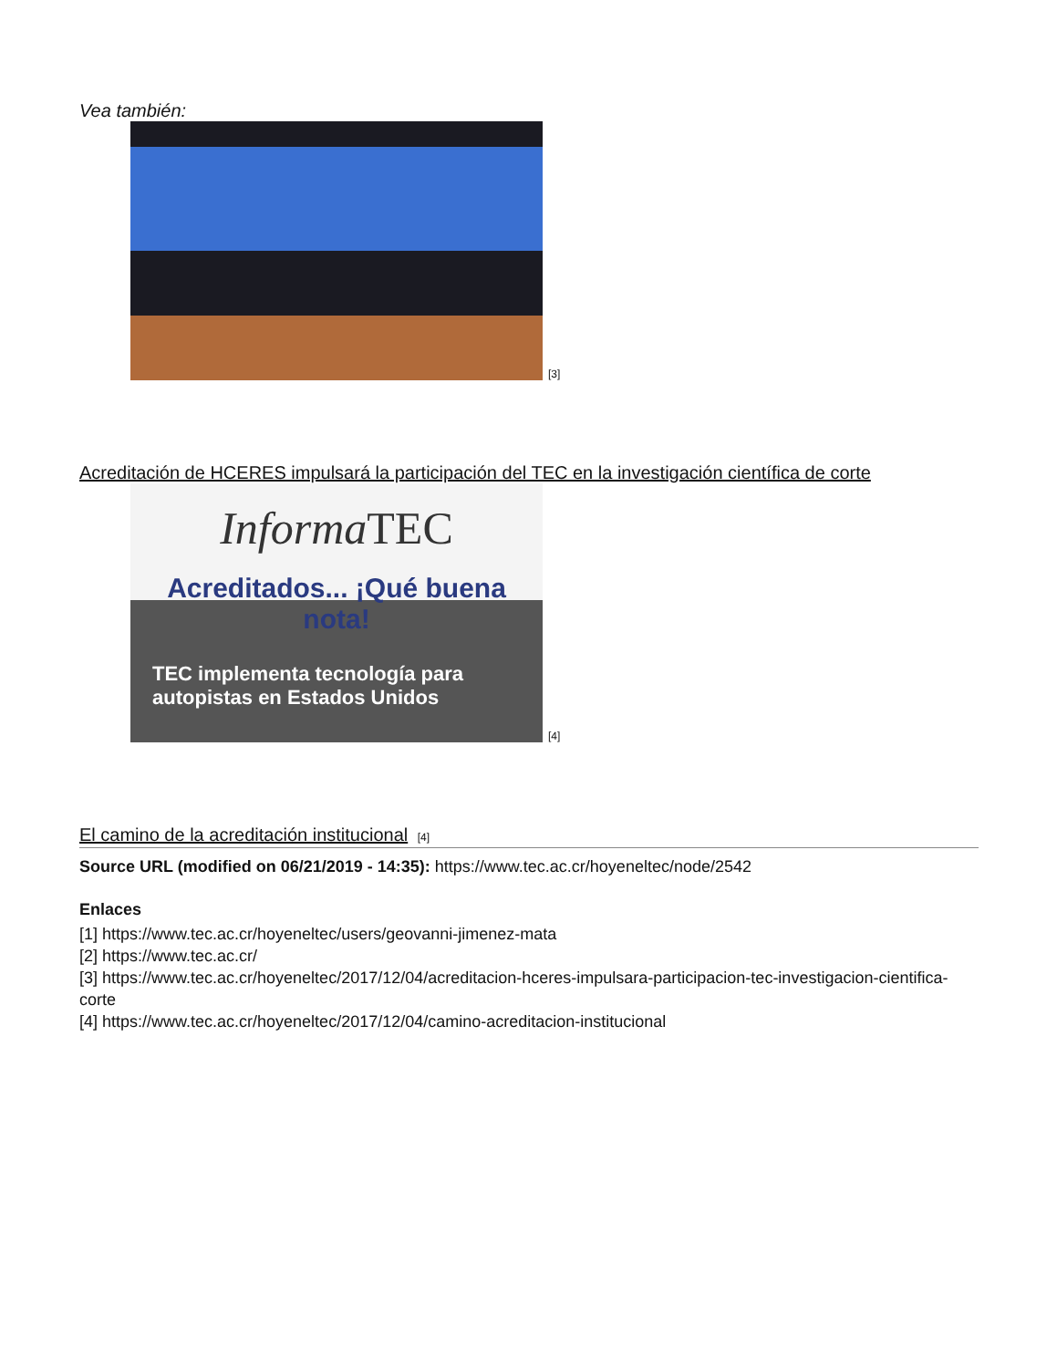Vea también:
[3]
Acreditación de HCERES impulsará la participación del TEC en la investigación científica de corte
Informa TEC
Acreditados... ¡Qué buena nota!
TEC implementa tecnología para autopistas en Estados Unidos
[4]
El camino de la acreditación institucional [4]
Source URL (modified on 06/21/2019 - 14:35): https://www.tec.ac.cr/hoyeneltec/node/2542
Enlaces
[1] https://www.tec.ac.cr/hoyeneltec/users/geovanni-jimenez-mata
[2] https://www.tec.ac.cr/
[3] https://www.tec.ac.cr/hoyeneltec/2017/12/04/acreditacion-hceres-impulsara-participacion-tec-investigacion-cientifica-corte
[4] https://www.tec.ac.cr/hoyeneltec/2017/12/04/camino-acreditacion-institucional